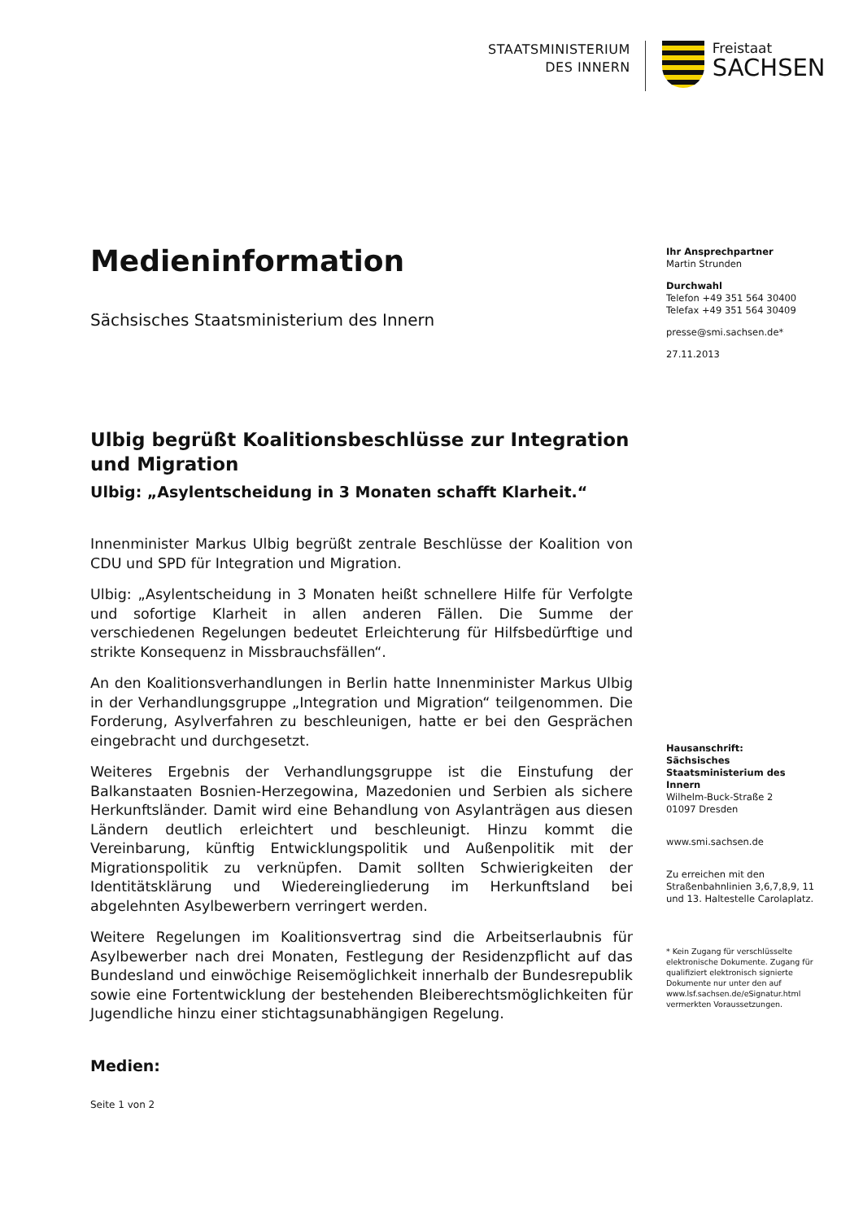STAATSMINISTERIUM
DES INNERN
Freistaat
SACHSEN
Medieninformation
Sächsisches Staatsministerium des Innern
Ulbig begrüßt Koalitionsbeschlüsse zur Integration und Migration
Ulbig: „Asylentscheidung in 3 Monaten schafft Klarheit.“
Innenminister Markus Ulbig begrüßt zentrale Beschlüsse der Koalition von CDU und SPD für Integration und Migration.
Ulbig: „Asylentscheidung in 3 Monaten heißt schnellere Hilfe für Verfolgte und sofortige Klarheit in allen anderen Fällen. Die Summe der verschiedenen Regelungen bedeutet Erleichterung für Hilfsbedürftige und strikte Konsequenz in Missbrauchsfällen“.
An den Koalitionsverhandlungen in Berlin hatte Innenminister Markus Ulbig in der Verhandlungsgruppe „Integration und Migration“ teilgenommen. Die Forderung, Asylverfahren zu beschleunigen, hatte er bei den Gesprächen eingebracht und durchgesetzt.
Weiteres Ergebnis der Verhandlungsgruppe ist die Einstufung der Balkanstaaten Bosnien-Herzegowina, Mazedonien und Serbien als sichere Herkunftsländer. Damit wird eine Behandlung von Asylanträgen aus diesen Ländern deutlich erleichtert und beschleunigt. Hinzu kommt die Vereinbarung, künftig Entwicklungspolitik und Außenpolitik mit der Migrationspolitik zu verknüpfen. Damit sollten Schwierigkeiten der Identitätsklärung und Wiedereingliederung im Herkunftsland bei abgelehnten Asylbewerbern verringert werden.
Weitere Regelungen im Koalitionsvertrag sind die Arbeitserlaubnis für Asylbewerber nach drei Monaten, Festlegung der Residenzpflicht auf das Bundesland und einwöchige Reisemöglichkeit innerhalb der Bundesrepublik sowie eine Fortentwicklung der bestehenden Bleiberechtsmöglichkeiten für Jugendliche hinzu einer stichtagsunabhängigen Regelung.
Medien:
Seite 1 von 2
Ihr Ansprechpartner
Martin Strunden
Durchwahl
Telefon +49 351 564 30400
Telefax +49 351 564 30409
presse@smi.sachsen.de*
27.11.2013
Hausanschrift:
Sächsisches Staatsministerium des Innern
Wilhelm-Buck-Straße 2
01097 Dresden
www.smi.sachsen.de
Zu erreichen mit den Straßenbahnlinien 3,6,7,8,9, 11 und 13. Haltestelle Carolaplatz.
* Kein Zugang für verschlüsselte elektronische Dokumente. Zugang für qualifiziert elektronisch signierte Dokumente nur unter den auf www.lsf.sachsen.de/eSignatur.html vermerkten Voraussetzungen.